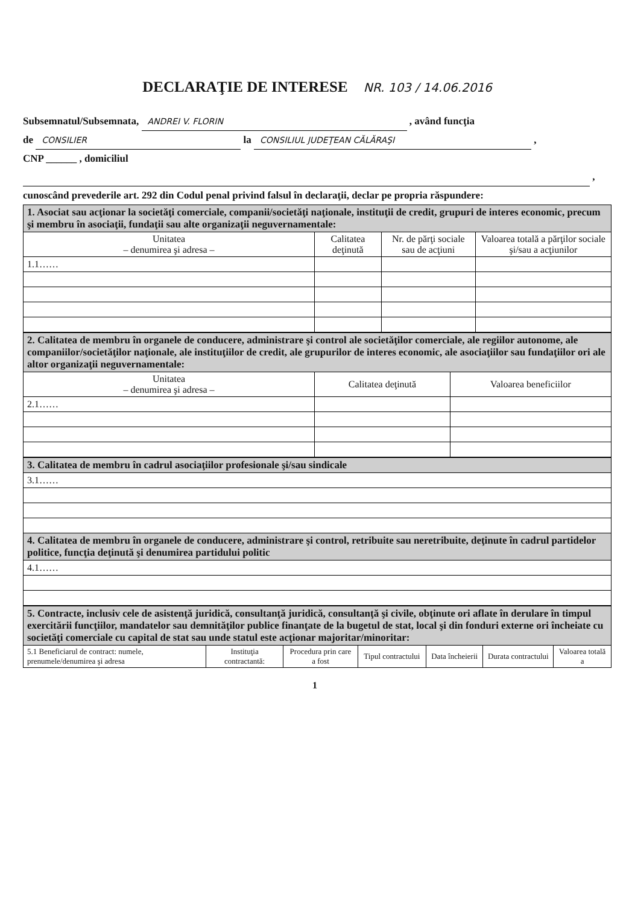DECLARAŢIE DE INTERESE NR. 103 / 14.06.2016
Subsemnatul/Subsemnata, ANDREI V. FLORIN , având funcţia
de CONSILIER la CONSILIUL JUDEŢEAN CĂLĂRAŞI ,
CNP ______ , domiciliul
,
cunoscând prevederile art. 292 din Codul penal privind falsul în declaraţii, declar pe propria răspundere:
| 1. Asociat sau acţionar la societăţi comerciale, companii/societăţi naţionale, instituţii de credit, grupuri de interes economic, precum şi membru în asociaţii, fundaţii sau alte organizaţii neguvernamentale: | | | |
| Unitatea – denumirea şi adresa – | Calitatea deţinută | Nr. de părţi sociale sau de acţiuni | Valoarea totală a părţilor sociale şi/sau a acţiunilor |
| 1.1…… | | | |
| 2. Calitatea de membru în organele de conducere, administrare şi control ale societăţilor comerciale, ale regiilor autonome, ale companiilor/societăţilor naţionale, ale instituţiilor de credit, ale grupurilor de interes economic, ale asociaţiilor sau fundaţiilor ori ale altor organizaţii neguvernamentale: | | |
| Unitatea – denumirea şi adresa – | Calitatea deţinută | Valoarea beneficiilor |
| 2.1…… | | |
| 3. Calitatea de membru în cadrul asociaţiilor profesionale şi/sau sindicale |
| 3.1…… |
| 4. Calitatea de membru în organele de conducere, administrare şi control, retribuite sau neretribuite, deţinute în cadrul partidelor politice, funcţia deţinută şi denumirea partidului politic |
| 4.1…… |
| 5. Contracte, inclusiv cele de asistenţă juridică, consultanţă juridică, consultanţă şi civile, obţinute ori aflate în derulare în timpul exercitării funcţiilor, mandatelor sau demnităţilor publice finanţate de la bugetul de stat, local şi din fonduri externe ori încheiate cu societăţi comerciale cu capital de stat sau unde statul este acţionar majoritar/minoritar: | | | | | | |
| 5.1 Beneficiarul de contract: numele, prenumele/denumirea şi adresa | Instituţia contractantă: | Procedura prin care a fost | Tipul contractului | Data încheierii | Durata contractului | Valoarea totală a |
1